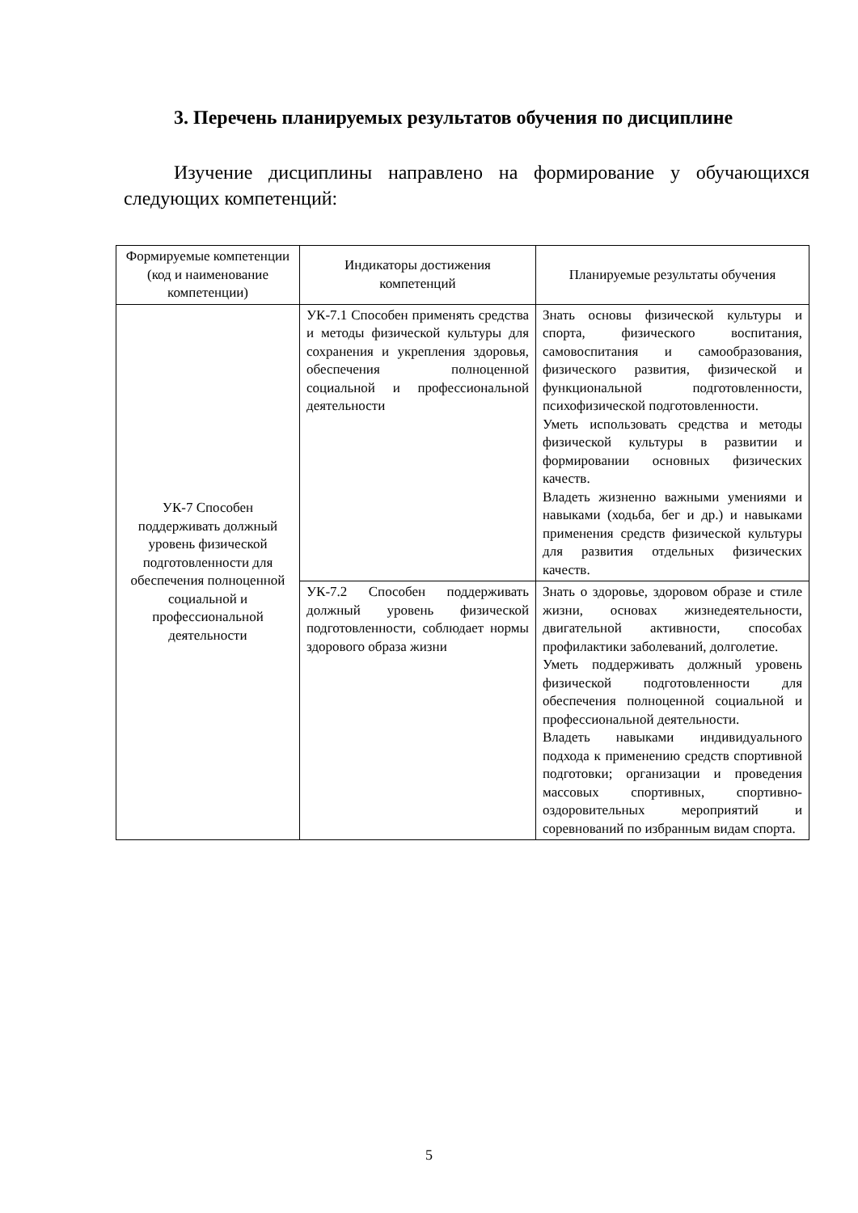3. Перечень планируемых результатов обучения по дисциплине
Изучение дисциплины направлено на формирование у обучающихся следующих компетенций:
| Формируемые компетенции (код и наименование компетенции) | Индикаторы достижения компетенций | Планируемые результаты обучения |
| --- | --- | --- |
| УК-7 Способен поддерживать должный уровень физической подготовленности для обеспечения полноценной социальной и профессиональной деятельности | УК-7.1 Способен применять средства и методы физической культуры для сохранения и укрепления здоровья, обеспечения полноценной социальной и профессиональной деятельности | Знать основы физической культуры и спорта, физического воспитания, самовоспитания и самообразования, физического развития, физической и функциональной подготовленности, психофизической подготовленности. Уметь использовать средства и методы физической культуры в развитии и формировании основных физических качеств. Владеть жизненно важными умениями и навыками (ходьба, бег и др.) и навыками применения средств физической культуры для развития отдельных физических качеств. |
| | УК-7.2 Способен поддерживать должный уровень физической подготовленности, соблюдает нормы здорового образа жизни | Знать о здоровье, здоровом образе и стиле жизни, основах жизнедеятельности, двигательной активности, способах профилактики заболеваний, долголетие. Уметь поддерживать должный уровень физической подготовленности для обеспечения полноценной социальной и профессиональной деятельности. Владеть навыками индивидуального подхода к применению средств спортивной подготовки; организации и проведения массовых спортивных, спортивно-оздоровительных мероприятий и соревнований по избранным видам спорта. |
5